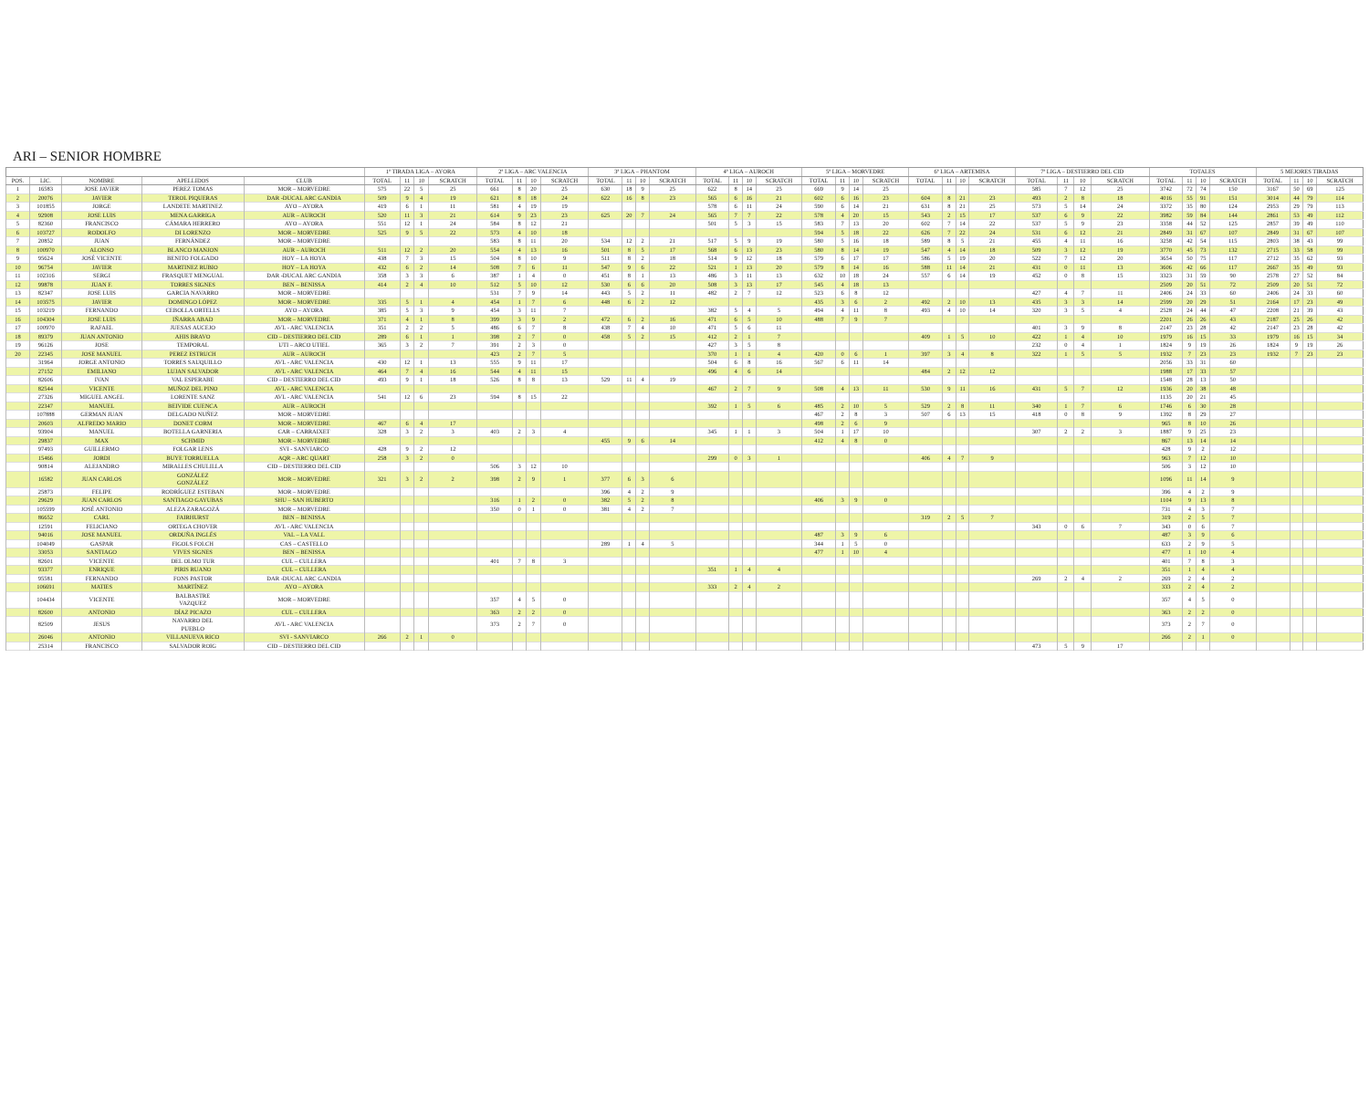ARI – SENIOR HOMBRE
| | | | | | 1ª TIRADA LIGA – AYORA | | | | 2ª LIGA – ARC VALENCIA | | | | 3ª LIGA – PHANTOM | | | | 4ª LIGA – AUROCH | | | | 5ª LIGA – MORVEDRE | | | | 6ª LIGA – ARTEMISA | | | | 7ª LIGA – DESTIERRO DEL CID | | | | TOTALES | | | | 5 MEJORES TIRADAS | | | |
| --- | --- | --- | --- | --- | --- | --- | --- | --- | --- | --- | --- | --- | --- | --- | --- | --- | --- | --- | --- | --- | --- | --- | --- | --- | --- | --- | --- | --- | --- | --- | --- | --- | --- | --- | --- | --- | --- | --- | --- | --- |
| POS. | LIC. | NOMBRE | APELLIDOS | CLUB | TOTAL | 11 | 10 | SCRATCH | TOTAL | 11 | 10 | SCRATCH | TOTAL | 11 | 10 | SCRATCH | TOTAL | 11 | 10 | SCRATCH | TOTAL | 11 | 10 | SCRATCH | TOTAL | 11 | 10 | SCRATCH | TOTAL | 11 | 10 | SCRATCH | TOTAL | 11 | 10 | SCRATCH | TOTAL | 11 | 10 | SCRATCH |
| 1 | 16583 | JOSE JAVIER | PEREZ TOMAS | MOR – MORVEDRE | 575 | 22 | 5 | 25 | 661 | 8 | 20 | 25 | 630 | 18 | 9 | 25 | 622 | 8 | 14 | 25 | 669 | 9 | 14 | 25 | | | | | 585 | 7 | 12 | 25 | 3742 | 72 | 74 | 150 | 3167 | 50 | 69 | 125 |
| 2 | 20076 | JAVIER | TEROL PIQUERAS | DAR -DUCAL ARC GANDIA | 509 | 9 | 4 | 19 | 621 | 8 | 18 | 24 | 622 | 16 | 8 | 23 | 565 | 6 | 16 | 21 | 602 | 6 | 16 | 23 | 604 | 8 | 21 | 23 | 493 | 2 | 8 | 18 | 4016 | 55 | 91 | 151 | 3014 | 44 | 79 | 114 |
| 3 | 101855 | JORGE | LANDETE MARTINEZ | AYO – AYORA | 419 | 6 | 1 | 11 | 581 | 4 | 19 | 19 | | | | | 578 | 6 | 11 | 24 | 590 | 6 | 14 | 21 | 631 | 8 | 21 | 25 | 573 | 5 | 14 | 24 | 3372 | 35 | 80 | 124 | 2953 | 29 | 79 | 113 |
| 4 | 92908 | JOSE LUIS | MENA GARRIGA | AUR – AUROCH | 520 | 11 | 3 | 21 | 614 | 9 | 23 | 23 | 625 | 20 | 7 | 24 | 565 | 7 | 7 | 22 | 578 | 4 | 20 | 15 | 543 | 2 | 15 | 17 | 537 | 6 | 9 | 22 | 3982 | 59 | 84 | 144 | 2861 | 53 | 49 | 112 |
| 5 | 82360 | FRANCISCO | CÁMARA HERRERO | AYO – AYORA | 551 | 12 | 1 | 24 | 584 | 8 | 12 | 21 | | | | | 501 | 5 | 3 | 15 | 583 | 7 | 13 | 20 | 602 | 7 | 14 | 22 | 537 | 5 | 9 | 23 | 3358 | 44 | 52 | 125 | 2857 | 39 | 49 | 110 |
| 6 | 103727 | RODOLFO | DI LORENZO | MOR – MORVEDRE | 525 | 9 | 5 | 22 | 573 | 4 | 10 | 18 | | | | | | | | | 594 | 5 | 18 | 22 | 626 | 7 | 22 | 24 | 531 | 6 | 12 | 21 | 2849 | 31 | 67 | 107 | 2849 | 31 | 67 | 107 |
| 7 | 20852 | JUAN | FERNÁNDEZ | MOR – MORVEDRE | | | | | 583 | 8 | 11 | 20 | 534 | 12 | 2 | 21 | 517 | 5 | 9 | 19 | 580 | 5 | 16 | 18 | 589 | 8 | 5 | 21 | 455 | 4 | 11 | 16 | 3258 | 42 | 54 | 115 | 2803 | 38 | 43 | 99 |
| 8 | 100970 | ALONSO | BLANCO MANJON | AUR – AUROCH | 511 | 12 | 2 | 20 | 554 | 4 | 13 | 16 | 501 | 8 | 5 | 17 | 568 | 6 | 13 | 23 | 580 | 8 | 14 | 19 | 547 | 4 | 14 | 18 | 509 | 3 | 12 | 19 | 3770 | 45 | 73 | 132 | 2715 | 33 | 58 | 99 |
| 9 | 95624 | JOSÉ VICENTE | BENITO FOLGADO | HOY – LA HOYA | 438 | 7 | 3 | 15 | 504 | 8 | 10 | 9 | 511 | 8 | 2 | 18 | 514 | 9 | 12 | 18 | 579 | 6 | 17 | 17 | 586 | 5 | 19 | 20 | 522 | 7 | 12 | 20 | 3654 | 50 | 75 | 117 | 2712 | 35 | 62 | 93 |
| 10 | 96754 | JAVIER | MARTINEZ RUBIO | HOY – LA HOYA | 432 | 6 | 2 | 14 | 508 | 7 | 6 | 11 | 547 | 9 | 6 | 22 | 521 | 1 | 13 | 20 | 579 | 8 | 14 | 16 | 588 | 11 | 14 | 21 | 431 | 0 | 11 | 13 | 3606 | 42 | 66 | 117 | 2667 | 35 | 49 | 93 |
| 11 | 102316 | SERGI | FRASQUET MENGUAL | DAR -DUCAL ARC GANDIA | 358 | 3 | 3 | 6 | 387 | 1 | 4 | 0 | 451 | 8 | 1 | 13 | 486 | 3 | 11 | 13 | 632 | 10 | 18 | 24 | 557 | 6 | 14 | 19 | 452 | 0 | 8 | 15 | 3323 | 31 | 59 | 90 | 2578 | 27 | 52 | 84 |
| 12 | 99878 | JUAN F. | TORRES SIGNES | BEN – BENISSA | 414 | 2 | 4 | 10 | 512 | 5 | 10 | 12 | 530 | 6 | 6 | 20 | 508 | 3 | 13 | 17 | 545 | 4 | 18 | 13 | | | | | | | | | 2509 | 20 | 51 | 72 | 2509 | 20 | 51 | 72 |
| 13 | 82347 | JOSE LUIS | GARCIA NAVARRO | MOR – MORVEDRE | | | | | 531 | 7 | 9 | 14 | 443 | 5 | 2 | 11 | 482 | 2 | 7 | 12 | 523 | 6 | 8 | 12 | | | | | 427 | 4 | 7 | 11 | 2406 | 24 | 33 | 60 | 2406 | 24 | 33 | 60 |
| 14 | 103575 | JAVIER | DOMINGO LÓPEZ | MOR – MORVEDRE | 335 | 5 | 1 | 4 | 454 | 1 | 7 | 6 | 448 | 6 | 2 | 12 | | | | | 435 | 3 | 6 | 2 | 492 | 2 | 10 | 13 | 435 | 3 | 3 | 14 | 2599 | 20 | 29 | 51 | 2164 | 17 | 23 | 49 |
| 15 | 103219 | FERNANDO | CEBOLLA ORTELLS | AYO – AYORA | 385 | 5 | 3 | 9 | 454 | 3 | 11 | 7 | | | | | 382 | 5 | 4 | 5 | 494 | 4 | 11 | 8 | 493 | 4 | 10 | 14 | 320 | 3 | 5 | 4 | 2528 | 24 | 44 | 47 | 2208 | 21 | 39 | 43 |
| 16 | 104304 | JOSE LUIS | IÑARRA ABAD | MOR – MORVEDRE | 371 | 4 | 1 | 8 | 399 | 3 | 9 | 2 | 472 | 6 | 2 | 16 | 471 | 6 | 5 | 10 | 488 | 7 | 9 | 7 | | | | | | | | | 2201 | 26 | 26 | 43 | 2187 | 25 | 26 | 42 |
| 17 | 100970 | RAFAEL | JUESAS AUCEJO | AVL - ARC VALENCIA | 351 | 2 | 2 | 5 | 486 | 6 | 7 | 8 | 438 | 7 | 4 | 10 | 471 | 5 | 6 | 11 | | | | | | | | | 401 | 3 | 9 | 8 | 2147 | 23 | 28 | 42 | 2147 | 23 | 28 | 42 |
| 18 | 89379 | JUAN ANTONIO | AHIS BRAVO | CID – DESTIERRO DEL CID | 289 | 6 | 1 | 1 | 398 | 2 | 7 | 0 | 458 | 5 | 2 | 15 | 412 | 2 | 1 | 7 | | | | | 409 | 1 | 5 | 10 | 422 | 1 | 4 | 10 | 1979 | 16 | 15 | 33 | 1979 | 16 | 15 | 34 |
| 19 | 96126 | JOSE | TEMPORAL | UTI – ARCO UTIEL | 365 | 3 | 2 | 7 | 391 | 2 | 3 | 0 | | | | | 427 | 3 | 5 | 8 | | | | | | | | | 232 | 0 | 4 | 1 | 1824 | 9 | 19 | 26 | 1824 | 9 | 19 | 26 |
| 20 | 22345 | JOSE MANUEL | PEREZ ESTRUCH | AUR – AUROCH | | | | | 423 | 2 | 7 | 5 | | | | | 370 | 1 | 1 | 4 | 420 | 0 | 6 | 1 | 397 | 3 | 4 | 8 | 322 | 1 | 5 | 5 | 1932 | 7 | 23 | 23 | 1932 | 7 | 23 | 23 |
| | 31964 | JORGE ANTONIO | TORRES SAUQUILLO | AVL - ARC VALENCIA | 430 | 12 | 1 | 13 | 555 | 9 | 11 | 17 | | | | | 504 | 6 | 8 | 16 | 567 | 6 | 11 | 14 | | | | | | | | | 2056 | 33 | 31 | 60 | | | | |
| | 27152 | EMILIANO | LUJAN SALVADOR | AVL - ARC VALENCIA | 464 | 7 | 4 | 16 | 544 | 4 | 11 | 15 | | | | | 496 | 4 | 6 | 14 | | | | | 484 | 2 | 12 | 12 | | | | | 1988 | 17 | 33 | 57 | | | | |
| | 82606 | IVAN | VAL ESPERABE | CID – DESTIERRO DEL CID | 493 | 9 | 1 | 18 | 526 | 8 | 8 | 13 | 529 | 11 | 4 | 19 | | | | | | | | | | | | | | | | | 1548 | 28 | 13 | 50 | | | | |
| | 82544 | VICENTE | MUÑOZ DEL PINO | AVL - ARC VALENCIA | | | | | | | | | | | | | 467 | 2 | 7 | 9 | 508 | 4 | 13 | 11 | 530 | 9 | 11 | 16 | 431 | 5 | 7 | 12 | 1936 | 20 | 38 | 48 | | | | |
| | 27326 | MIGUEL ANGEL | LORENTE SANZ | AVL - ARC VALENCIA | 541 | 12 | 6 | 23 | 594 | 8 | 15 | 22 | | | | | | | | | | | | | | | | | | | | | 1135 | 20 | 21 | 45 | | | | |
| | 22347 | MANUEL | BEIVIDE CUENCA | AUR – AUROCH | | | | | | | | | | | | | 392 | 1 | 5 | 6 | 485 | 2 | 10 | 5 | 529 | 2 | 8 | 11 | 340 | 1 | 7 | 6 | 1746 | 6 | 30 | 28 | | | | |
| | 107888 | GERMAN JUAN | DELGADO NUÑEZ | MOR – MORVEDRE | | | | | | | | | | | | | | | | | 467 | 2 | 8 | 3 | 507 | 6 | 13 | 15 | 418 | 0 | 8 | 9 | 1392 | 8 | 29 | 27 | | | | |
| | 20603 | ALFREDO MARIO | DONET CORM | MOR – MORVEDRE | 467 | 6 | 4 | 17 | | | | | | | | | | | | | 498 | 2 | 6 | 9 | | | | | | | | | 965 | 8 | 10 | 26 | | | | |
| | 93904 | MANUEL | BOTELLA GARNERIA | CAR – CARRAIXET | 328 | 3 | 2 | 3 | 403 | 2 | 3 | 4 | | | | | 345 | 1 | 1 | 3 | 504 | 1 | 17 | 10 | | | | | 307 | 2 | 2 | 3 | 1887 | 9 | 25 | 23 | | | | |
| | 29837 | MAX | SCHMID | MOR – MORVEDRE | | | | | | | | | 455 | 9 | 6 | 14 | | | | | 412 | 4 | 8 | 0 | | | | | | | | | 867 | 13 | 14 | 14 | | | | |
| | 97493 | GUILLERMO | FOLGAR LENS | SVI - SANVIARCO | 428 | 9 | 2 | 12 | | | | | | | | | | | | | | | | | | | | | | | | | 428 | 9 | 2 | 12 | | | | |
| | 15466 | JORDI | BUYE TORRUELLA | AQR – ARC QUART | 258 | 3 | 2 | 0 | | | | | | | | | 299 | 0 | 3 | 1 | | | | | 406 | 4 | 7 | 9 | | | | | 963 | 7 | 12 | 10 | | | | |
| | 90814 | ALEJANDRO | MIRALLES CHULILLA | CID – DESTIERRO DEL CID | | | | | 506 | 3 | 12 | 10 | | | | | | | | | | | | | | | | | | | | | 506 | 3 | 12 | 10 | | | | |
| | 16582 | JUAN CARLOS | GONZÁLEZ GONZÁLEZ | MOR – MORVEDRE | 321 | 3 | 2 | 2 | 398 | 2 | 9 | 1 | 377 | 6 | 3 | 6 | | | | | | | | | | | | | | | | | 1096 | 11 | 14 | 9 | | | | |
| | 25873 | FELIPE | RODRÍGUEZ ESTEBAN | MOR – MORVEDRE | | | | | | | | | 396 | 4 | 2 | 9 | | | | | | | | | | | | | | | | | 396 | 4 | 2 | 9 | | | | |
| | 29629 | JUAN CARLOS | SANTIAGO GAYUBAS | SHU – SAN HUBERTO | | | | | 316 | 1 | 2 | 0 | 382 | 5 | 2 | 8 | | | | | 406 | 3 | 9 | 0 | | | | | | | | | 1104 | 9 | 13 | 8 | | | | |
| | 105599 | JOSÉ ANTONIO | ALEZA ZARAGOZÁ | MOR – MORVEDRE | | | | | 350 | 0 | 1 | 0 | 381 | 4 | 2 | 7 | | | | | | | | | | | | | | | | | 731 | 4 | 3 | 7 | | | | |
| | 86652 | CARL | FAIRHURST | BEN – BENISSA | | | | | | | | | | | | | | | | | | | | | 319 | 2 | 5 | 7 | | | | | 319 | 2 | 5 | 7 | | | | |
| | 12591 | FELICIANO | ORTEGA CHOVER | AVL - ARC VALENCIA | | | | | | | | | | | | | | | | | | | | | | | | | 343 | 0 | 6 | 7 | 343 | 0 | 6 | 7 | | | | |
| | 94016 | JOSE MANUEL | ORDUÑA INGLÉS | VAL – LA VALL | | | | | | | | | | | | | | | | | 487 | 3 | 9 | 6 | | | | | | | | | 487 | 3 | 9 | 6 | | | | |
| | 104049 | GASPAR | FIGOLS FOLCH | CAS – CASTELLO | | | | | | | | | 289 | 1 | 4 | 5 | | | | | 344 | 1 | 5 | 0 | | | | | | | | | 633 | 2 | 9 | 5 | | | | |
| | 33053 | SANTIAGO | VIVES SIGNES | BEN – BENISSA | | | | | | | | | | | | | | | | | 477 | 1 | 10 | 4 | | | | | | | | | 477 | 1 | 10 | 4 | | | | |
| | 82601 | VICENTE | DEL OLMO TUR | CUL – CULLERA | | | | | 401 | 7 | 8 | 3 | | | | | | | | | | | | | | | | | | | | | 401 | 7 | 8 | 3 | | | | |
| | 93377 | ENRIQUE | PIRIS RUANO | CUL – CULLERA | | | | | | | | | | | | | 351 | 1 | 4 | 4 | | | | | | | | | | | | | 351 | 1 | 4 | 4 | | | | |
| | 95581 | FERNANDO | FONS PASTOR | DAR -DUCAL ARC GANDIA | | | | | | | | | | | | | | | | | | | | | | | | | 269 | 2 | 4 | 2 | 269 | 2 | 4 | 2 | | | | |
| | 106691 | MATIES | MARTÍNEZ | AYO – AYORA | | | | | | | | | | | | | 333 | 2 | 4 | 2 | | | | | | | | | | | | | 333 | 2 | 4 | 2 | | | | |
| | 104434 | VICENTE | BALBASTRE VAZQUEZ | MOR – MORVEDRE | | | | | 357 | 4 | 5 | 0 | | | | | | | | | | | | | | | | | | | | | 357 | 4 | 5 | 0 | | | | |
| | 82600 | ANTONIO | DÍAZ PICAZO | CUL – CULLERA | | | | | 363 | 2 | 2 | 0 | | | | | | | | | | | | | | | | | | | | | 363 | 2 | 2 | 0 | | | | |
| | 82509 | JESUS | NAVARRO DEL PUEBLO | AVL - ARC VALENCIA | | | | | 373 | 2 | 7 | 0 | | | | | | | | | | | | | | | | | | | | | 373 | 2 | 7 | 0 | | | | |
| | 26046 | ANTONIO | VILLANUEVA RICO | SVI - SANVIARCO | 266 | 2 | 1 | 0 | | | | | | | | | | | | | | | | | | | | | | | | | 266 | 2 | 1 | 0 | | | | |
| | 25314 | FRANCISCO | SALVADOR ROIG | CID – DESTIERRO DEL CID | | | | | | | | | | | | | | | | | | | | | | | | | 473 | 5 | 9 | 17 | | | | | | | | |